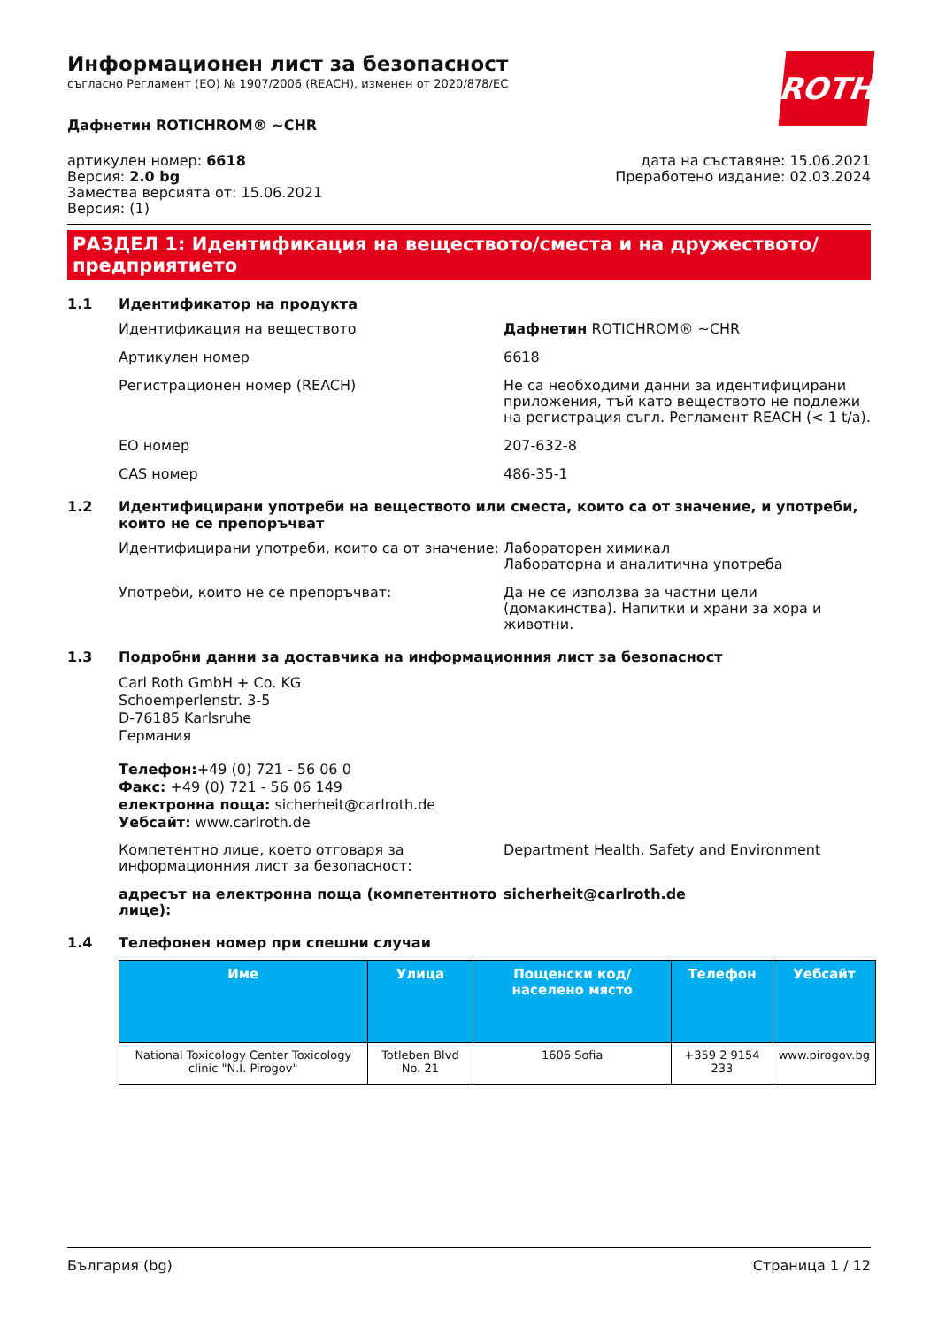ROTH
Информационен лист за безопасност
съгласно Регламент (ЕО) № 1907/2006 (REACH), изменен от 2020/878/ЕС
Дафнетин ROTICHROM® ~CHR
артикулен номер: 6618
Версия: 2.0 bg
Замества версията от: 15.06.2021
Версия: (1)
дата на съставяне: 15.06.2021
Преработено издание: 02.03.2024
РАЗДЕЛ 1: Идентификация на веществото/сместа и на дружеството/предприятието
1.1 Идентификатор на продукта
Идентификация на веществото Дафнетин ROTICHROM® ~CHR
Артикулен номер 6618
Регистрационен номер (REACH) Не са необходими данни за идентифицирани приложения, тъй като веществото не подлежи на регистрация съгл. Регламент REACH (< 1 t/a).
ЕО номер 207-632-8
CAS номер 486-35-1
1.2 Идентифицирани употреби на веществото или сместа, които са от значение, и употреби, които не се препоръчват
Идентифицирани употреби, които са от значение:
Лабораторен химикал
Лабораторна и аналитична употреба
Употреби, които не се препоръчват: Да не се използва за частни цели (домакинства). Напитки и храни за хора и животни.
1.3 Подробни данни за доставчика на информационния лист за безопасност
Carl Roth GmbH + Co. KG
Schoemperlenstr. 3-5
D-76185 Karlsruhe
Германия
Телефон:+49 (0) 721 - 56 06 0
Факс: +49 (0) 721 - 56 06 149
електронна поща: sicherheit@carlroth.de
Уебсайт: www.carlroth.de
Компетентно лице, което отговаря за информационния лист за безопасност:
Department Health, Safety and Environment
адресът на електронна поща (компетентното лице):
sicherheit@carlroth.de
1.4 Телефонен номер при спешни случаи
| Име | Улица | Пощенски код/ населено място | Телефон | Уебсайт |
| --- | --- | --- | --- | --- |
| National Toxicology Center Toxicology clinic "N.I. Pirogov" | Totleben Blvd No. 21 | 1606 Sofia | +359 2 9154 233 | www.pirogov.bg |
България (bg) Страница 1 / 12